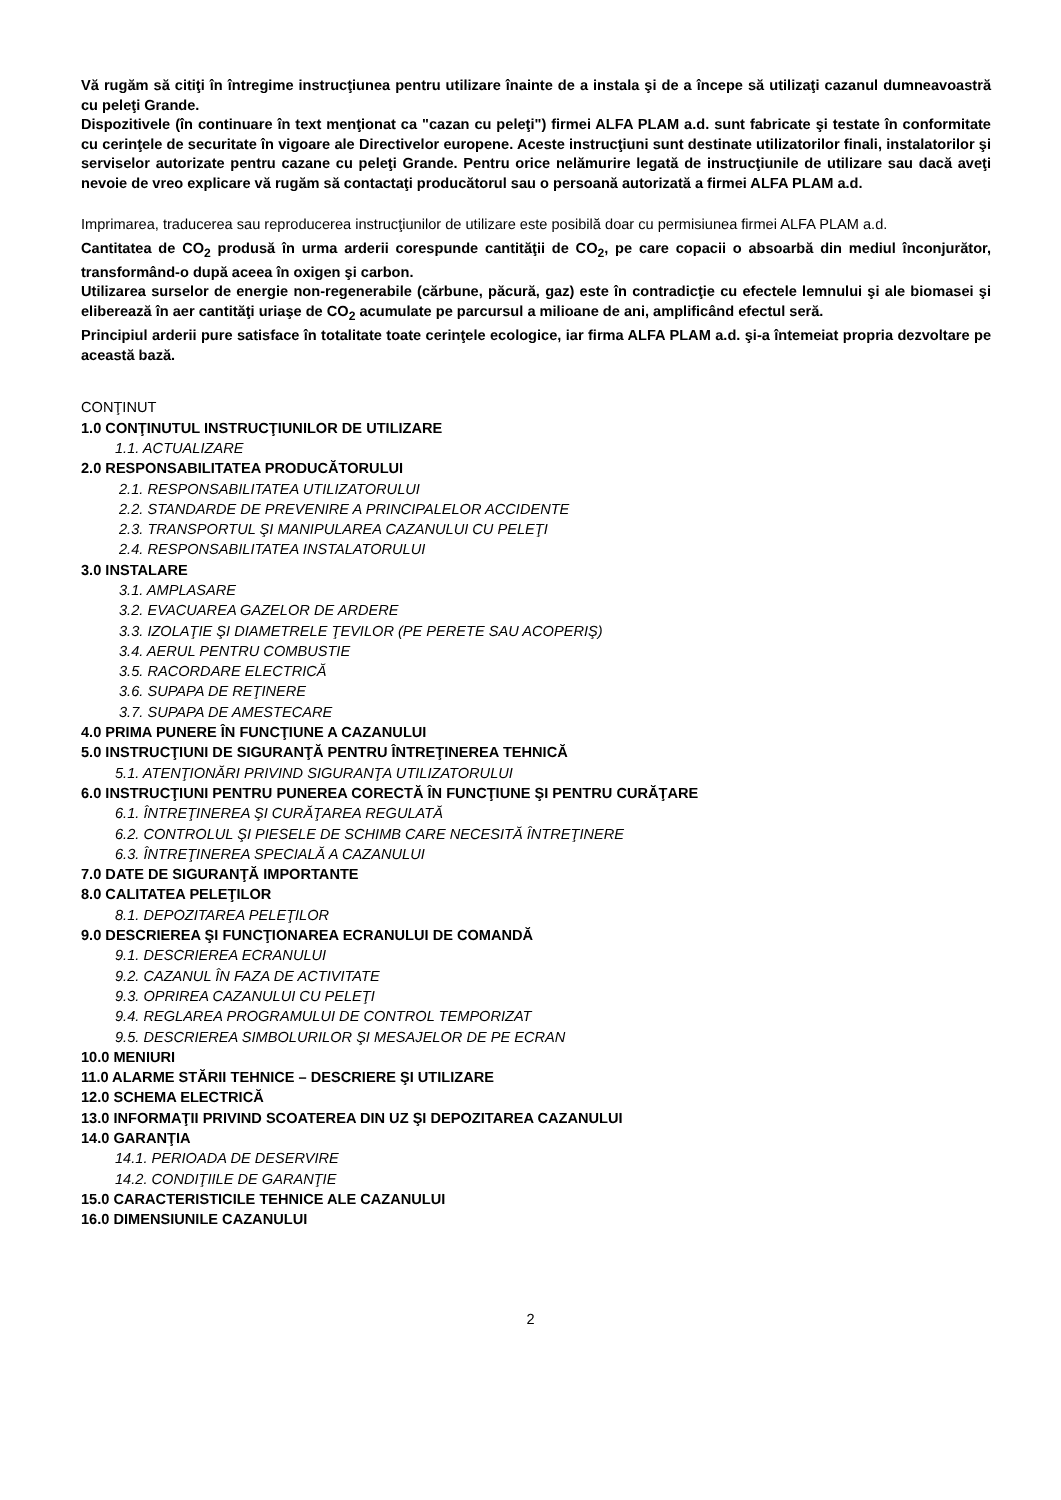Vă rugăm să citiţi în întregime instrucţiunea pentru utilizare înainte de a instala şi de a începe să utilizaţi cazanul dumneavoastră cu peleţi Grande.
Dispozitivele (în continuare în text menţionat ca "cazan cu peleţi") firmei ALFA PLAM a.d. sunt fabricate şi testate în conformitate cu cerinţele de securitate în vigoare ale Directivelor europene. Aceste instrucţiuni sunt destinate utilizatorilor finali, instalatorilor şi serviselor autorizate pentru cazane cu peleţi Grande. Pentru orice nelămurire legată de instrucţiunile de utilizare sau dacă aveţi nevoie de vreo explicare vă rugăm să contactaţi producătorul sau o persoană autorizată a firmei ALFA PLAM a.d.
Imprimarea, traducerea sau reproducerea instrucţiunilor de utilizare este posibilă doar cu permisiunea firmei ALFA PLAM a.d.
Cantitatea de CO<sub>2</sub> produsă în urma arderii corespunde cantităţii de CO<sub>2</sub>, pe care copacii o absoarbă din mediul înconjurător, transformând-o după aceea în oxigen şi carbon.
Utilizarea surselor de energie non-regenerabile (cărbune, păcură, gaz) este în contradicţie cu efectele lemnului şi ale biomasei şi eliberează în aer cantităţi uriaşe de CO<sub>2</sub> acumulate pe parcursul a milioane de ani, amplificând efectul seră.
Principiul arderii pure satisface în totalitate toate cerinţele ecologice, iar firma ALFA PLAM a.d. şi-a întemeiat propria dezvoltare pe această bază.
CONŢINUT
1.0 CONŢINUTUL INSTRUCŢIUNILOR DE UTILIZARE
1.1. ACTUALIZARE
2.0 RESPONSABILITATEA PRODUCĂTORULUI
2.1. RESPONSABILITATEA UTILIZATORULUI
2.2. STANDARDE DE PREVENIRE A PRINCIPALELOR ACCIDENTE
2.3. TRANSPORTUL ŞI MANIPULAREA CAZANULUI CU PELEŢI
2.4. RESPONSABILITATEA INSTALATORULUI
3.0 INSTALARE
3.1. AMPLASARE
3.2. EVACUAREA GAZELOR DE ARDERE
3.3. IZOLAŢIE ŞI DIAMETRELE ŢEVILOR (PE PERETE SAU ACOPERIŞ)
3.4. AERUL PENTRU COMBUSTIE
3.5. RACORDARE ELECTRICĂ
3.6. SUPAPA DE REŢINERE
3.7. SUPAPA DE AMESTECARE
4.0 PRIMA PUNERE ÎN FUNCŢIUNE A CAZANULUI
5.0 INSTRUCŢIUNI DE SIGURANŢĂ PENTRU ÎNTREŢINEREA TEHNICĂ
5.1. ATENŢIONĂRI PRIVIND SIGURANŢA UTILIZATORULUI
6.0 INSTRUCŢIUNI PENTRU PUNEREA CORECTĂ ÎN FUNCŢIUNE ŞI PENTRU CURĂŢARE
6.1. ÎNTREŢINEREA ŞI CURĂŢAREA REGULATĂ
6.2. CONTROLUL ŞI PIESELE DE SCHIMB CARE NECESITĂ ÎNTREŢINERE
6.3. ÎNTREŢINEREA SPECIALĂ A CAZANULUI
7.0 DATE DE SIGURANŢĂ IMPORTANTE
8.0 CALITATEA PELEŢILOR
8.1. DEPOZITAREA PELEŢILOR
9.0 DESCRIEREA ŞI FUNCŢIONAREA ECRANULUI DE COMANDĂ
9.1. DESCRIEREA ECRANULUI
9.2. CAZANUL ÎN FAZA DE ACTIVITATE
9.3. OPRIREA CAZANULUI CU PELEŢI
9.4. REGLAREA PROGRAMULUI DE CONTROL TEMPORIZAT
9.5. DESCRIEREA SIMBOLURILOR ŞI MESAJELOR DE PE ECRAN
10.0 MENIURI
11.0 ALARME STĂRII TEHNICE – DESCRIERE ŞI UTILIZARE
12.0 SCHEMA ELECTRICĂ
13.0 INFORMAŢII PRIVIND SCOATEREA DIN UZ ŞI DEPOZITAREA CAZANULUI
14.0 GARANŢIA
14.1. PERIOADA DE DESERVIRE
14.2. CONDIŢIILE DE GARANŢIE
15.0 CARACTERISTICILE TEHNICE ALE CAZANULUI
16.0 DIMENSIUNILE CAZANULUI
2